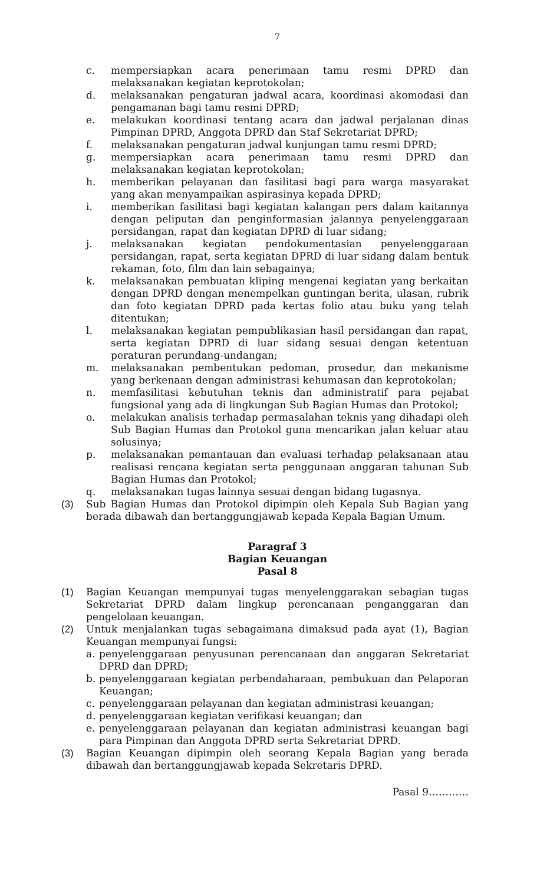7
c. mempersiapkan acara penerimaan tamu resmi DPRD dan melaksanakan kegiatan keprotokolan;
d. melaksanakan pengaturan jadwal acara, koordinasi akomodasi dan pengamanan bagi tamu resmi DPRD;
e. melakukan koordinasi tentang acara dan jadwal perjalanan dinas Pimpinan DPRD, Anggota DPRD dan Staf Sekretariat DPRD;
f. melaksanakan pengaturan jadwal kunjungan tamu resmi DPRD;
g. mempersiapkan acara penerimaan tamu resmi DPRD dan melaksanakan kegiatan keprotokolan;
h. memberikan pelayanan dan fasilitasi bagi para warga masyarakat yang akan menyampaikan aspirasinya kepada DPRD;
i. memberikan fasilitasi bagi kegiatan kalangan pers dalam kaitannya dengan peliputan dan penginformasian jalannya penyelenggaraan persidangan, rapat dan kegiatan DPRD di luar sidang;
j. melaksanakan kegiatan pendokumentasian penyelenggaraan persidangan, rapat, serta kegiatan DPRD di luar sidang dalam bentuk rekaman, foto, film dan lain sebagainya;
k. melaksanakan pembuatan kliping mengenai kegiatan yang berkaitan dengan DPRD dengan menempelkan guntingan berita, ulasan, rubrik dan foto kegiatan DPRD pada kertas folio atau buku yang telah ditentukan;
l. melaksanakan kegiatan pempublikasian hasil persidangan dan rapat, serta kegiatan DPRD di luar sidang sesuai dengan ketentuan peraturan perundang-undangan;
m. melaksanakan pembentukan pedoman, prosedur, dan mekanisme yang berkenaan dengan administrasi kehumasan dan keprotokolan;
n. memfasilitasi kebutuhan teknis dan administratif para pejabat fungsional yang ada di lingkungan Sub Bagian Humas dan Protokol;
o. melakukan analisis terhadap permasalahan teknis yang dihadapi oleh Sub Bagian Humas dan Protokol guna mencarikan jalan keluar atau solusinya;
p. melaksanakan pemantauan dan evaluasi terhadap pelaksanaan atau realisasi rencana kegiatan serta penggunaan anggaran tahunan Sub Bagian Humas dan Protokol;
q. melaksanakan tugas lainnya sesuai dengan bidang tugasnya.
(3) Sub Bagian Humas dan Protokol dipimpin oleh Kepala Sub Bagian yang berada dibawah dan bertanggungjawab kepada Kepala Bagian Umum.
Paragraf 3
Bagian Keuangan
Pasal 8
(1) Bagian Keuangan mempunyai tugas menyelenggarakan sebagian tugas Sekretariat DPRD dalam lingkup perencanaan penganggaran dan pengelolaan keuangan.
(2) Untuk menjalankan tugas sebagaimana dimaksud pada ayat (1), Bagian Keuangan mempunyai fungsi:
a. penyelenggaraan penyusunan perencanaan dan anggaran Sekretariat DPRD dan DPRD;
b. penyelenggaraan kegiatan perbendaharaan, pembukuan dan Pelaporan Keuangan;
c. penyelenggaraan pelayanan dan kegiatan administrasi keuangan;
d. penyelenggaraan kegiatan verifikasi keuangan; dan
e. penyelenggaraan pelayanan dan kegiatan administrasi keuangan bagi para Pimpinan dan Anggota DPRD serta Sekretariat DPRD.
(3) Bagian Keuangan dipimpin oleh seorang Kepala Bagian yang berada dibawah dan bertanggungjawab kepada Sekretaris DPRD.
Pasal 9…………